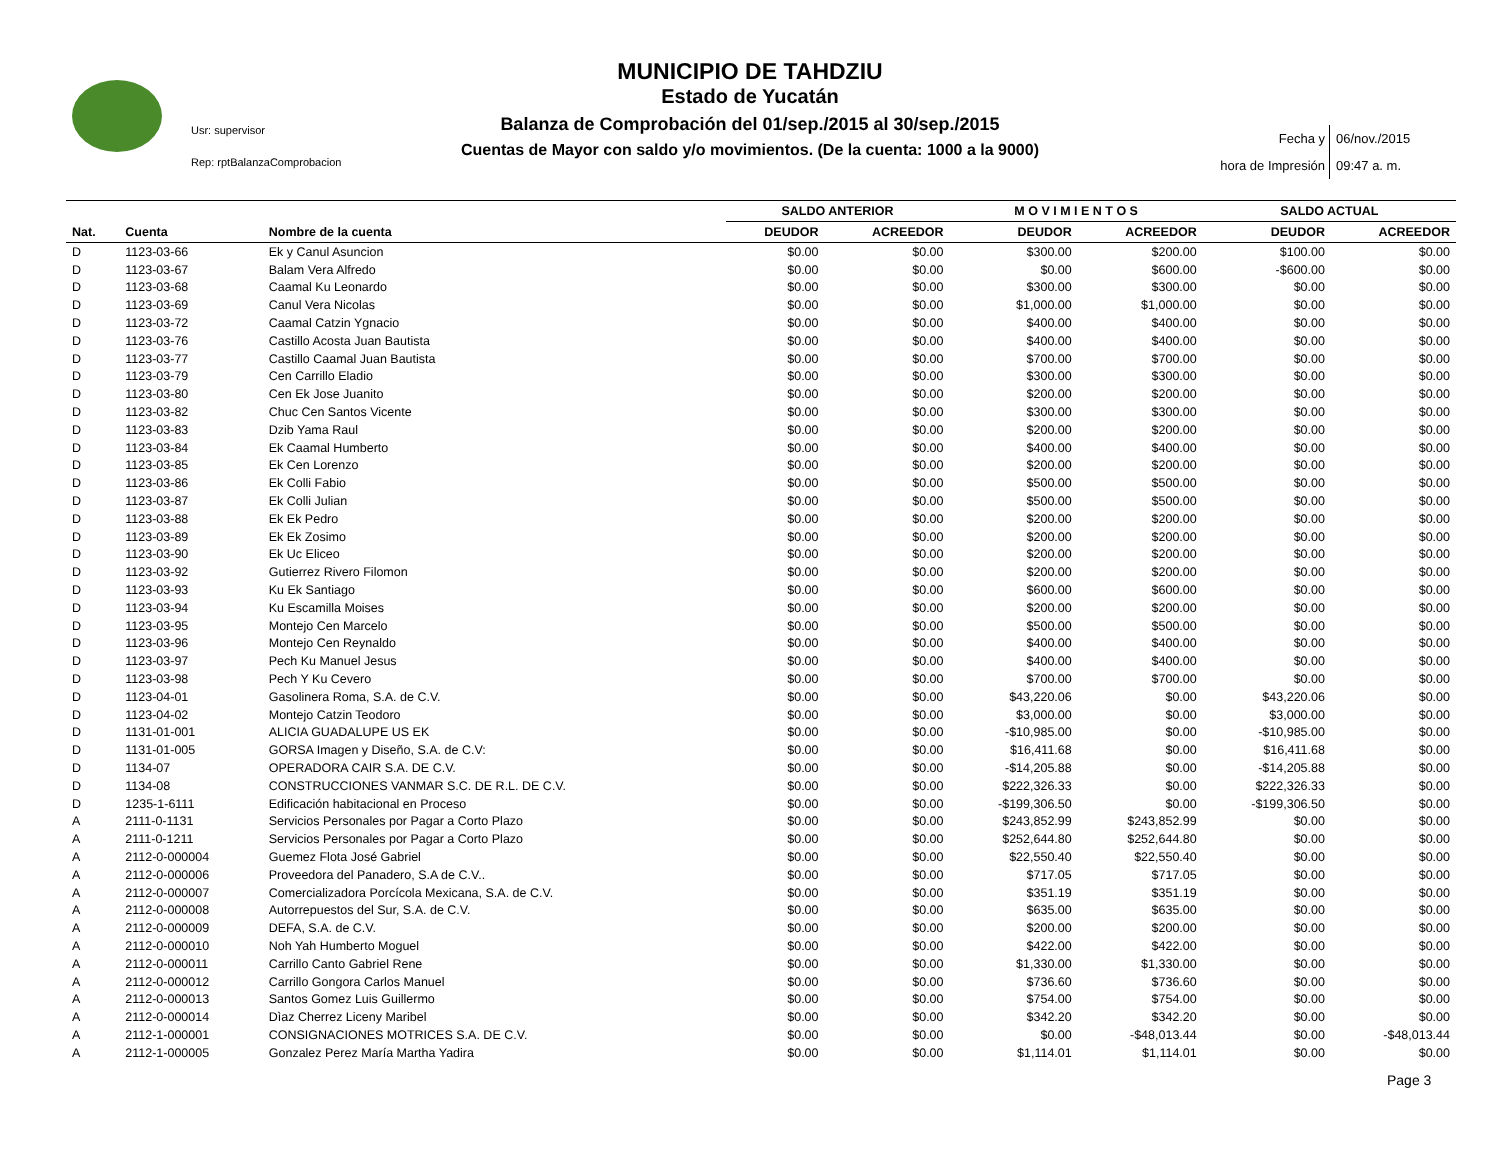MUNICIPIO DE TAHDZIU
Estado de Yucatán
Balanza de Comprobación del 01/sep./2015 al 30/sep./2015
Cuentas de Mayor con saldo y/o movimientos. (De la cuenta: 1000 a la 9000)
Usr: supervisor
Rep: rptBalanzaComprobacion
Fecha y 06/nov./2015
hora de Impresión 09:47 a. m.
| | | | SALDO ANTERIOR | | M O V I M I E N T O S | | SALDO ACTUAL | |
| --- | --- | --- | --- | --- | --- | --- | --- | --- |
| Nat. | Cuenta | Nombre de la cuenta | DEUDOR | ACREEDOR | DEUDOR | ACREEDOR | DEUDOR | ACREEDOR |
| D | 1123-03-66 | Ek y Canul Asuncion | $0.00 | $0.00 | $300.00 | $200.00 | $100.00 | $0.00 |
| D | 1123-03-67 | Balam Vera Alfredo | $0.00 | $0.00 | $0.00 | $600.00 | -$600.00 | $0.00 |
| D | 1123-03-68 | Caamal Ku Leonardo | $0.00 | $0.00 | $300.00 | $300.00 | $0.00 | $0.00 |
| D | 1123-03-69 | Canul Vera Nicolas | $0.00 | $0.00 | $1,000.00 | $1,000.00 | $0.00 | $0.00 |
| D | 1123-03-72 | Caamal Catzin Ygnacio | $0.00 | $0.00 | $400.00 | $400.00 | $0.00 | $0.00 |
| D | 1123-03-76 | Castillo Acosta Juan Bautista | $0.00 | $0.00 | $400.00 | $400.00 | $0.00 | $0.00 |
| D | 1123-03-77 | Castillo Caamal Juan Bautista | $0.00 | $0.00 | $700.00 | $700.00 | $0.00 | $0.00 |
| D | 1123-03-79 | Cen Carrillo Eladio | $0.00 | $0.00 | $300.00 | $300.00 | $0.00 | $0.00 |
| D | 1123-03-80 | Cen Ek Jose Juanito | $0.00 | $0.00 | $200.00 | $200.00 | $0.00 | $0.00 |
| D | 1123-03-82 | Chuc Cen Santos Vicente | $0.00 | $0.00 | $300.00 | $300.00 | $0.00 | $0.00 |
| D | 1123-03-83 | Dzib Yama Raul | $0.00 | $0.00 | $200.00 | $200.00 | $0.00 | $0.00 |
| D | 1123-03-84 | Ek Caamal Humberto | $0.00 | $0.00 | $400.00 | $400.00 | $0.00 | $0.00 |
| D | 1123-03-85 | Ek Cen Lorenzo | $0.00 | $0.00 | $200.00 | $200.00 | $0.00 | $0.00 |
| D | 1123-03-86 | Ek Colli Fabio | $0.00 | $0.00 | $500.00 | $500.00 | $0.00 | $0.00 |
| D | 1123-03-87 | Ek Colli Julian | $0.00 | $0.00 | $500.00 | $500.00 | $0.00 | $0.00 |
| D | 1123-03-88 | Ek Ek Pedro | $0.00 | $0.00 | $200.00 | $200.00 | $0.00 | $0.00 |
| D | 1123-03-89 | Ek Ek Zosimo | $0.00 | $0.00 | $200.00 | $200.00 | $0.00 | $0.00 |
| D | 1123-03-90 | Ek Uc Eliceo | $0.00 | $0.00 | $200.00 | $200.00 | $0.00 | $0.00 |
| D | 1123-03-92 | Gutierrez Rivero Filomon | $0.00 | $0.00 | $200.00 | $200.00 | $0.00 | $0.00 |
| D | 1123-03-93 | Ku Ek Santiago | $0.00 | $0.00 | $600.00 | $600.00 | $0.00 | $0.00 |
| D | 1123-03-94 | Ku Escamilla Moises | $0.00 | $0.00 | $200.00 | $200.00 | $0.00 | $0.00 |
| D | 1123-03-95 | Montejo Cen Marcelo | $0.00 | $0.00 | $500.00 | $500.00 | $0.00 | $0.00 |
| D | 1123-03-96 | Montejo Cen Reynaldo | $0.00 | $0.00 | $400.00 | $400.00 | $0.00 | $0.00 |
| D | 1123-03-97 | Pech Ku Manuel Jesus | $0.00 | $0.00 | $400.00 | $400.00 | $0.00 | $0.00 |
| D | 1123-03-98 | Pech Y Ku Cevero | $0.00 | $0.00 | $700.00 | $700.00 | $0.00 | $0.00 |
| D | 1123-04-01 | Gasolinera Roma, S.A. de C.V. | $0.00 | $0.00 | $43,220.06 | $0.00 | $43,220.06 | $0.00 |
| D | 1123-04-02 | Montejo Catzin Teodoro | $0.00 | $0.00 | $3,000.00 | $0.00 | $3,000.00 | $0.00 |
| D | 1131-01-001 | ALICIA GUADALUPE US EK | $0.00 | $0.00 | -$10,985.00 | $0.00 | -$10,985.00 | $0.00 |
| D | 1131-01-005 | GORSA Imagen y Diseño, S.A. de C.V: | $0.00 | $0.00 | $16,411.68 | $0.00 | $16,411.68 | $0.00 |
| D | 1134-07 | OPERADORA CAIR S.A. DE C.V. | $0.00 | $0.00 | -$14,205.88 | $0.00 | -$14,205.88 | $0.00 |
| D | 1134-08 | CONSTRUCCIONES VANMAR S.C. DE R.L. DE C.V. | $0.00 | $0.00 | $222,326.33 | $0.00 | $222,326.33 | $0.00 |
| D | 1235-1-6111 | Edificación habitacional en Proceso | $0.00 | $0.00 | -$199,306.50 | $0.00 | -$199,306.50 | $0.00 |
| A | 2111-0-1131 | Servicios Personales por Pagar a Corto Plazo | $0.00 | $0.00 | $243,852.99 | $243,852.99 | $0.00 | $0.00 |
| A | 2111-0-1211 | Servicios Personales por Pagar a Corto Plazo | $0.00 | $0.00 | $252,644.80 | $252,644.80 | $0.00 | $0.00 |
| A | 2112-0-000004 | Guemez Flota José Gabriel | $0.00 | $0.00 | $22,550.40 | $22,550.40 | $0.00 | $0.00 |
| A | 2112-0-000006 | Proveedora del Panadero, S.A de C.V.. | $0.00 | $0.00 | $717.05 | $717.05 | $0.00 | $0.00 |
| A | 2112-0-000007 | Comercializadora Porcícola Mexicana, S.A. de C.V. | $0.00 | $0.00 | $351.19 | $351.19 | $0.00 | $0.00 |
| A | 2112-0-000008 | Autorrepuestos del Sur, S.A. de C.V. | $0.00 | $0.00 | $635.00 | $635.00 | $0.00 | $0.00 |
| A | 2112-0-000009 | DEFA, S.A. de C.V. | $0.00 | $0.00 | $200.00 | $200.00 | $0.00 | $0.00 |
| A | 2112-0-000010 | Noh Yah Humberto Moguel | $0.00 | $0.00 | $422.00 | $422.00 | $0.00 | $0.00 |
| A | 2112-0-000011 | Carrillo Canto Gabriel Rene | $0.00 | $0.00 | $1,330.00 | $1,330.00 | $0.00 | $0.00 |
| A | 2112-0-000012 | Carrillo Gongora Carlos Manuel | $0.00 | $0.00 | $736.60 | $736.60 | $0.00 | $0.00 |
| A | 2112-0-000013 | Santos Gomez Luis Guillermo | $0.00 | $0.00 | $754.00 | $754.00 | $0.00 | $0.00 |
| A | 2112-0-000014 | Dìaz Cherrez Liceny Maribel | $0.00 | $0.00 | $342.20 | $342.20 | $0.00 | $0.00 |
| A | 2112-1-000001 | CONSIGNACIONES MOTRICES S.A. DE C.V. | $0.00 | $0.00 | $0.00 | -$48,013.44 | $0.00 | -$48,013.44 |
| A | 2112-1-000005 | Gonzalez Perez María Martha Yadira | $0.00 | $0.00 | $1,114.01 | $1,114.01 | $0.00 | $0.00 |
Page 3